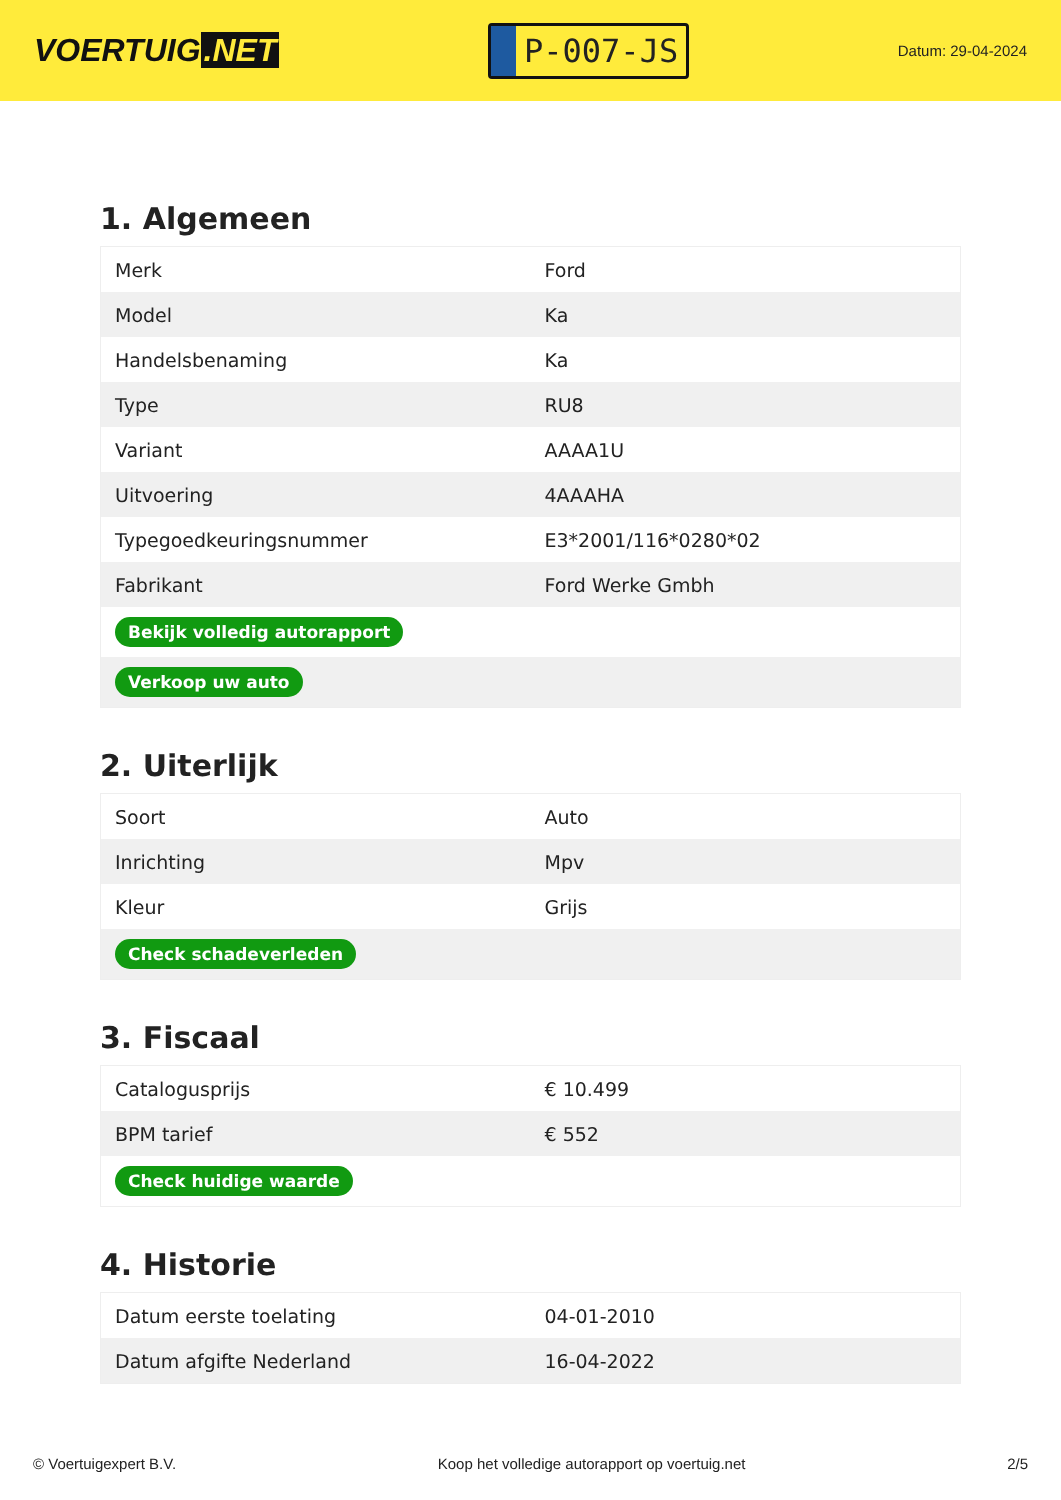VOERTUIG.NET
P-007-JS
Datum: 29-04-2024
1. Algemeen
| Merk | Ford |
| Model | Ka |
| Handelsbenaming | Ka |
| Type | RU8 |
| Variant | AAAA1U |
| Uitvoering | 4AAAHA |
| Typegoedkeuringsnummer | E3*2001/116*0280*02 |
| Fabrikant | Ford Werke Gmbh |
| Bekijk volledig autorapport | |
| Verkoop uw auto | |
2. Uiterlijk
| Soort | Auto |
| Inrichting | Mpv |
| Kleur | Grijs |
| Check schadeverleden | |
3. Fiscaal
| Catalogusprijs | € 10.499 |
| BPM tarief | € 552 |
| Check huidige waarde | |
4. Historie
| Datum eerste toelating | 04-01-2010 |
| Datum afgifte Nederland | 16-04-2022 |
© Voertuigexpert B.V. Koop het volledige autorapport op voertuig.net 2/5